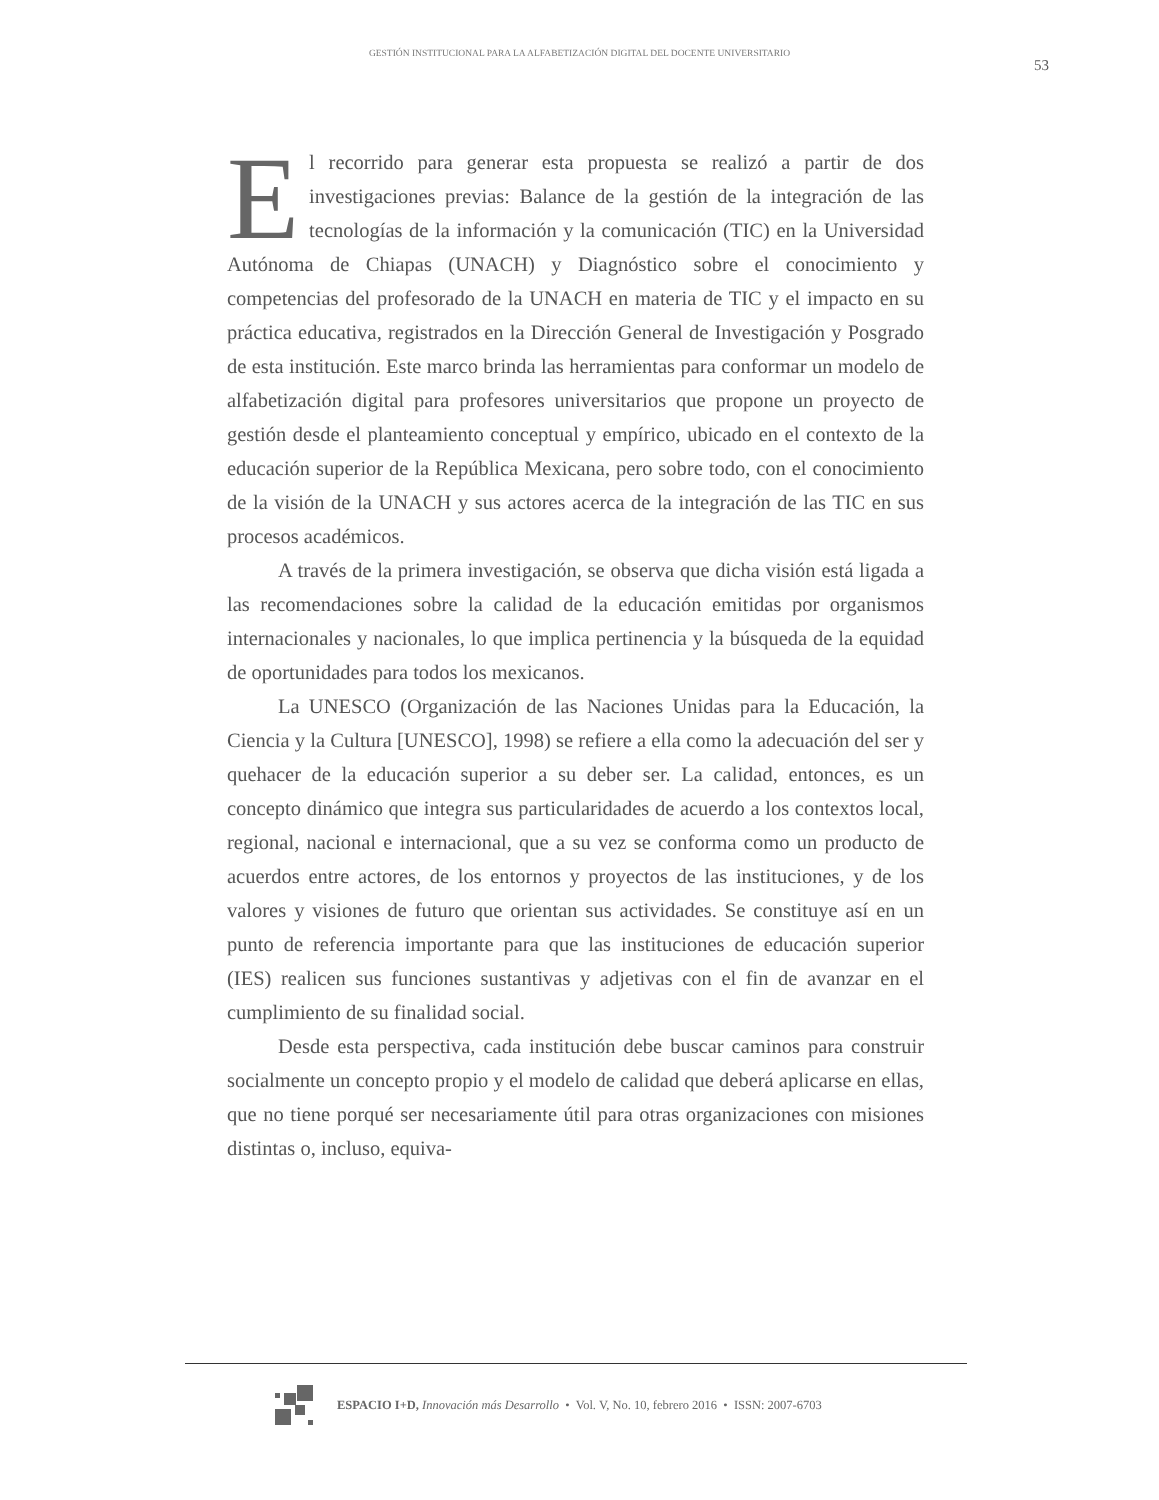GESTIÓN INSTITUCIONAL PARA LA ALFABETIZACIÓN DIGITAL DEL DOCENTE UNIVERSITARIO
53
El recorrido para generar esta propuesta se realizó a partir de dos investigaciones previas: Balance de la gestión de la integración de las tecnologías de la información y la comunicación (TIC) en la Universidad Autónoma de Chiapas (UNACH) y Diagnóstico sobre el conocimiento y competencias del profesorado de la UNACH en materia de TIC y el impacto en su práctica educativa, registrados en la Dirección General de Investigación y Posgrado de esta institución. Este marco brinda las herramientas para conformar un modelo de alfabetización digital para profesores universitarios que propone un proyecto de gestión desde el planteamiento conceptual y empírico, ubicado en el contexto de la educación superior de la República Mexicana, pero sobre todo, con el conocimiento de la visión de la UNACH y sus actores acerca de la integración de las TIC en sus procesos académicos.
A través de la primera investigación, se observa que dicha visión está ligada a las recomendaciones sobre la calidad de la educación emitidas por organismos internacionales y nacionales, lo que implica pertinencia y la búsqueda de la equidad de oportunidades para todos los mexicanos.
La UNESCO (Organización de las Naciones Unidas para la Educación, la Ciencia y la Cultura [UNESCO], 1998) se refiere a ella como la adecuación del ser y quehacer de la educación superior a su deber ser. La calidad, entonces, es un concepto dinámico que integra sus particularidades de acuerdo a los contextos local, regional, nacional e internacional, que a su vez se conforma como un producto de acuerdos entre actores, de los entornos y proyectos de las instituciones, y de los valores y visiones de futuro que orientan sus actividades. Se constituye así en un punto de referencia importante para que las instituciones de educación superior (IES) realicen sus funciones sustantivas y adjetivas con el fin de avanzar en el cumplimiento de su finalidad social.
Desde esta perspectiva, cada institución debe buscar caminos para construir socialmente un concepto propio y el modelo de calidad que deberá aplicarse en ellas, que no tiene porqué ser necesariamente útil para otras organizaciones con misiones distintas o, incluso, equiva-
ESPACIO I+D, Innovación más Desarrollo • Vol. V, No. 10, febrero 2016 • ISSN: 2007-6703